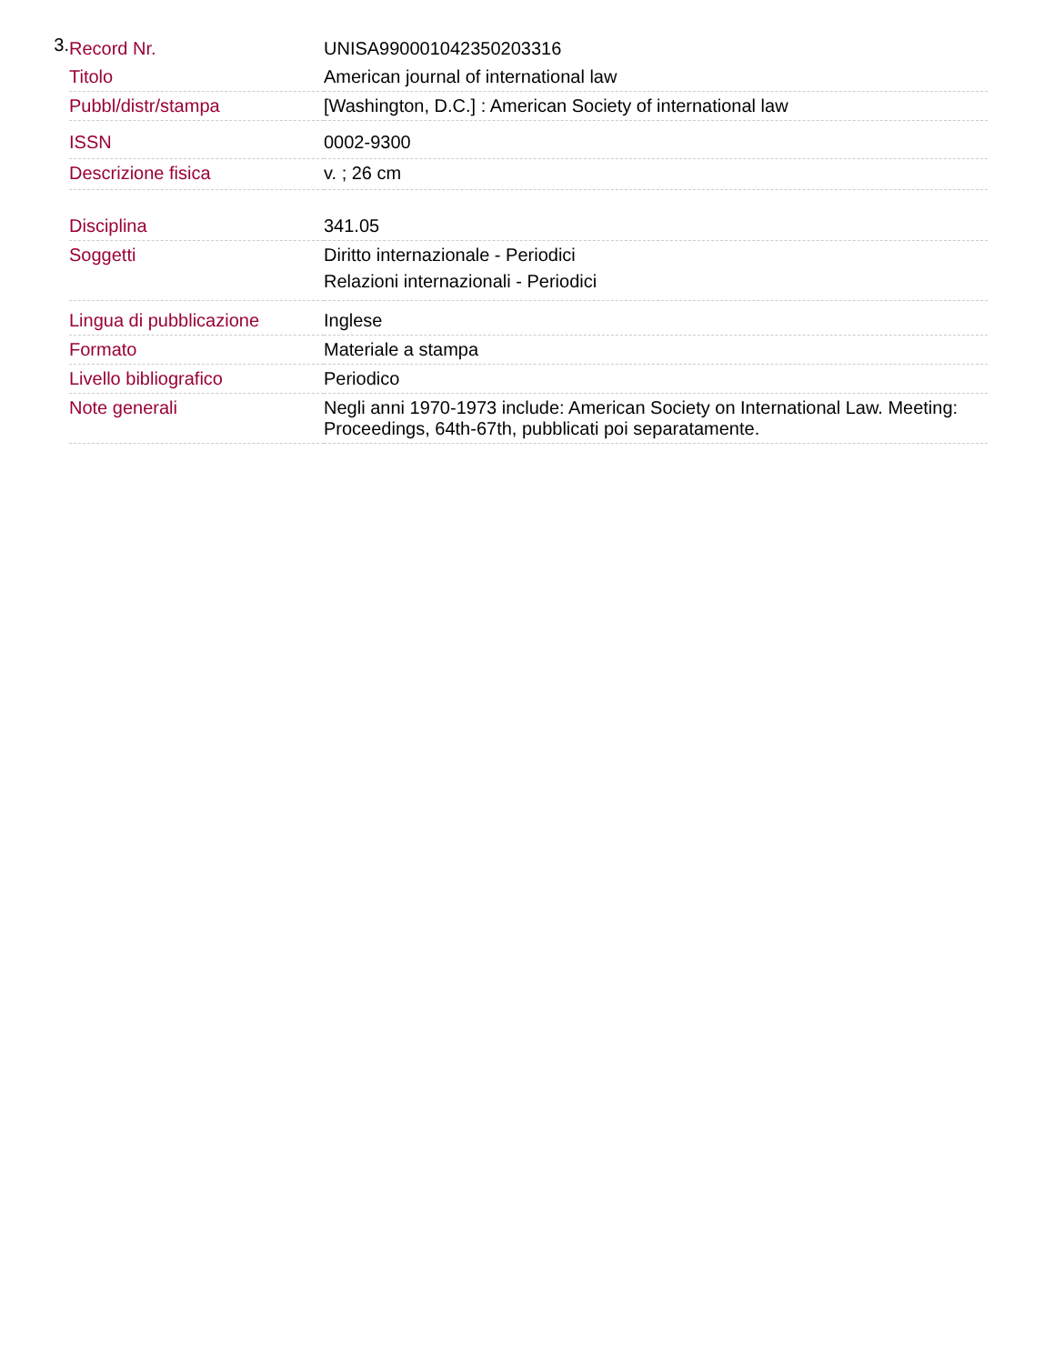3.
| Record Nr. | UNISA990001042350203316 |
| Titolo | American journal of international law |
| Pubbl/distr/stampa | [Washington, D.C.] : American Society of international law |
| ISSN | 0002-9300 |
| Descrizione fisica | v. ; 26 cm |
| Disciplina | 341.05 |
| Soggetti | Diritto internazionale - Periodici Relazioni internazionali - Periodici |
| Lingua di pubblicazione | Inglese |
| Formato | Materiale a stampa |
| Livello bibliografico | Periodico |
| Note generali | Negli anni 1970-1973 include: American Society on International Law. Meeting: Proceedings, 64th-67th, pubblicati poi separatamente. |